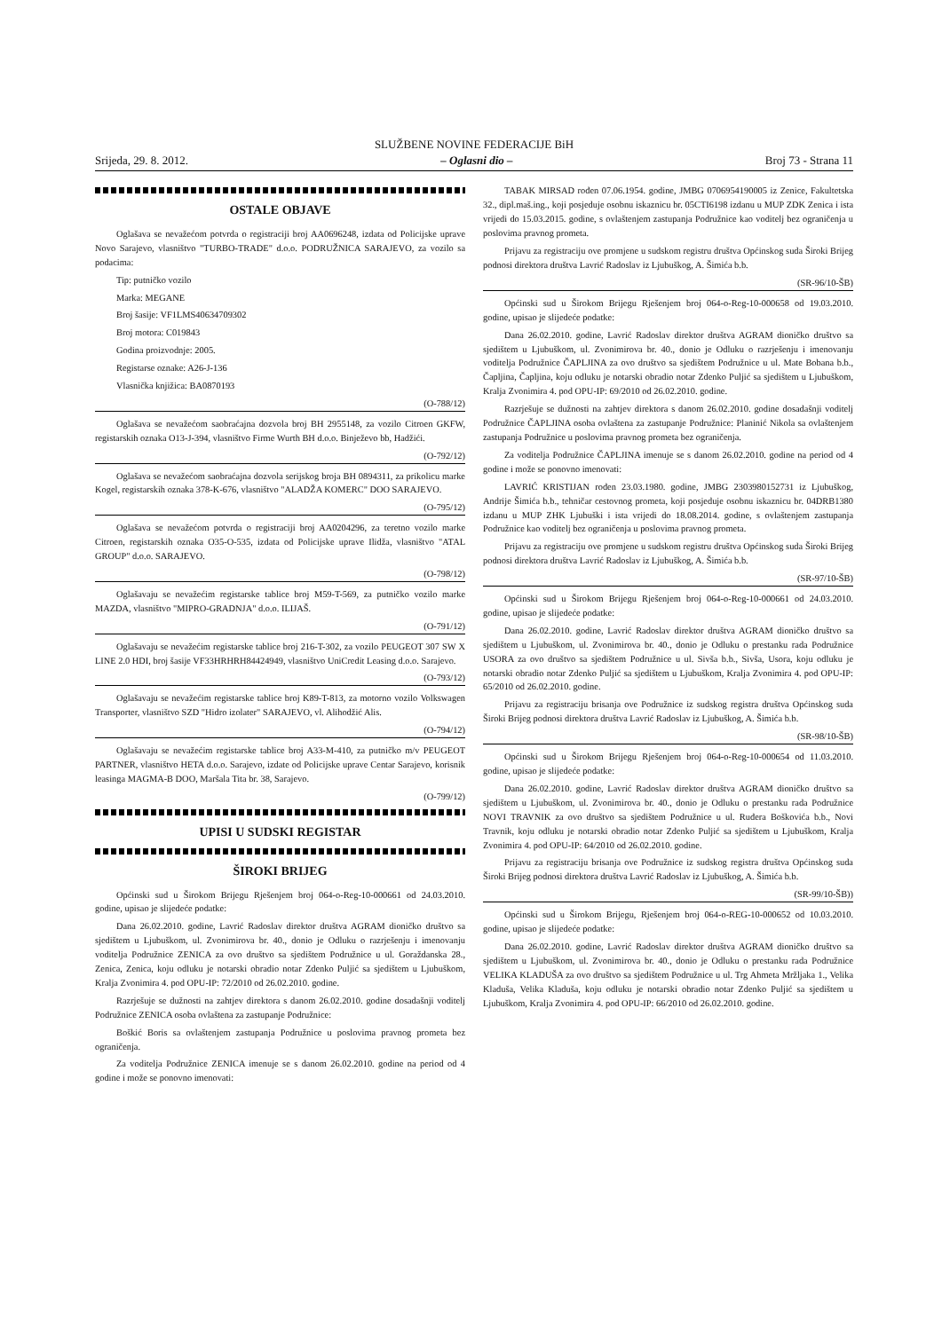SLUŽBENE NOVINE FEDERACIJE BiH
Srijeda, 29. 8. 2012. – Oglasni dio – Broj 73 - Strana 11
OSTALE OBJAVE
Oglašava se nevažećom potvrda o registraciji broj AA0696248, izdata od Policijske uprave Novo Sarajevo, vlasništvo "TURBO-TRADE" d.o.o. PODRUŽNICA SARAJEVO, za vozilo sa podacima:
Tip: putničko vozilo
Marka: MEGANE
Broj šasije: VF1LMS40634709302
Broj motora: C019843
Godina proizvodnje: 2005.
Registarse oznake: A26-J-136
Vlasnička knjižica: BA0870193
(O-788/12)
Oglašava se nevažećom saobraćajna dozvola broj BH 2955148, za vozilo Citroen GKFW, registarskih oznaka O13-J-394, vlasništvo Firme Wurth BH d.o.o. Binježevo bb, Hadžići.
(O-792/12)
Oglašava se nevažećom saobraćajna dozvola serijskog broja BH 0894311, za prikolicu marke Kogel, registarskih oznaka 378-K-676, vlasništvo "ALADŽA KOMERC" DOO SARAJEVO.
(O-795/12)
Oglašava se nevažećom potvrda o registraciji broj AA0204296, za teretno vozilo marke Citroen, registarskih oznaka O35-O-535, izdata od Policijske uprave Ilidža, vlasništvo "ATAL GROUP" d.o.o. SARAJEVO.
(O-798/12)
Oglašavaju se nevažećim registarske tablice broj M59-T-569, za putničko vozilo marke MAZDA, vlasništvo "MIPRO-GRADNJA" d.o.o. ILIJAŠ.
(O-791/12)
Oglašavaju se nevažećim registarske tablice broj 216-T-302, za vozilo PEUGEOT 307 SW X LINE 2.0 HDI, broj šasije VF33HRHRH84424949, vlasništvo UniCredit Leasing d.o.o. Sarajevo.
(O-793/12)
Oglašavaju se nevažećim registarske tablice broj K89-T-813, za motorno vozilo Volkswagen Transporter, vlasništvo SZD "Hidro izolater" SARAJEVO, vl. Alihodžić Alis.
(O-794/12)
Oglašavaju se nevažećim registarske tablice broj A33-M-410, za putničko m/v PEUGEOT PARTNER, vlasništvo HETA d.o.o. Sarajevo, izdate od Policijske uprave Centar Sarajevo, korisnik leasinga MAGMA-B DOO, Maršala Tita br. 38, Sarajevo.
(O-799/12)
UPISI U SUDSKI REGISTAR
ŠIROKI BRIJEG
Općinski sud u Širokom Brijegu Rješenjem broj 064-o-Reg-10-000661 od 24.03.2010. godine, upisao je slijedeće podatke:
Dana 26.02.2010. godine, Lavrić Radoslav direktor društva AGRAM dioničko društvo sa sjedištem u Ljubuškom, ul. Zvonimirova br. 40., donio je Odluku o razrješenju i imenovanju voditelja Podružnice ZENICA za ovo društvo sa sjedištem Podružnice u ul. Goraždanska 28., Zenica, Zenica, koju odluku je notarski obradio notar Zdenko Puljić sa sjedištem u Ljubuškom, Kralja Zvonimira 4. pod OPU-IP: 72/2010 od 26.02.2010. godine.
Razrješuje se dužnosti na zahtjev direktora s danom 26.02.2010. godine dosadašnji voditelj Podružnice ZENICA osoba ovlaštena za zastupanje Podružnice:
Boškić Boris sa ovlaštenjem zastupanja Podružnice u poslovima pravnog prometa bez ograničenja.
Za voditelja Podružnice ZENICA imenuje se s danom 26.02.2010. godine na period od 4 godine i može se ponovno imenovati:
TABAK MIRSAD rođen 07.06.1954. godine, JMBG 0706954190005 iz Zenice, Fakultetska 32., dipl.maš.ing., koji posjeduje osobnu iskaznicu br. 05CTI6198 izdanu u MUP ZDK Zenica i ista vrijedi do 15.03.2015. godine, s ovlaštenjem zastupanja Podružnice kao voditelj bez ograničenja u poslovima pravnog prometa.
Prijavu za registraciju ove promjene u sudskom registru društva Općinskog suda Široki Brijeg podnosi direktora društva Lavrić Radoslav iz Ljubuškog, A. Šimića b.b.
(SR-96/10-ŠB)
Općinski sud u Širokom Brijegu Rješenjem broj 064-o-Reg-10-000658 od 19.03.2010. godine, upisao je slijedeće podatke:
Dana 26.02.2010. godine, Lavrić Radoslav direktor društva AGRAM dioničko društvo sa sjedištem u Ljubuškom, ul. Zvonimirova br. 40., donio je Odluku o razrješenju i imenovanju voditelja Podružnice ČAPLJINA za ovo društvo sa sjedištem Podružnice u ul. Mate Bobana b.b., Čapljina, Čapljina, koju odluku je notarski obradio notar Zdenko Puljić sa sjedištem u Ljubuškom, Kralja Zvonimira 4. pod OPU-IP: 69/2010 od 26.02.2010. godine.
Razrješuje se dužnosti na zahtjev direktora s danom 26.02.2010. godine dosadašnji voditelj Podružnice ČAPLJINA osoba ovlaštena za zastupanje Podružnice: Planinić Nikola sa ovlaštenjem zastupanja Podružnice u poslovima pravnog prometa bez ograničenja.
Za voditelja Podružnice ČAPLJINA imenuje se s danom 26.02.2010. godine na period od 4 godine i može se ponovno imenovati:
LAVRIĆ KRISTIJAN rođen 23.03.1980. godine, JMBG 2303980152731 iz Ljubuškog, Andrije Šimića b.b., tehničar cestovnog prometa, koji posjeduje osobnu iskaznicu br. 04DRB1380 izdanu u MUP ZHK Ljubuški i ista vrijedi do 18.08.2014. godine, s ovlaštenjem zastupanja Podružnice kao voditelj bez ograničenja u poslovima pravnog prometa.
Prijavu za registraciju ove promjene u sudskom registru društva Općinskog suda Široki Brijeg podnosi direktora društva Lavrić Radoslav iz Ljubuškog, A. Šimića b.b.
(SR-97/10-ŠB)
Općinski sud u Širokom Brijegu Rješenjem broj 064-o-Reg-10-000661 od 24.03.2010. godine, upisao je slijedeće podatke:
Dana 26.02.2010. godine, Lavrić Radoslav direktor društva AGRAM dioničko društvo sa sjedištem u Ljubuškom, ul. Zvonimirova br. 40., donio je Odluku o prestanku rada Podružnice USORA za ovo društvo sa sjedištem Podružnice u ul. Sivša b.b., Sivša, Usora, koju odluku je notarski obradio notar Zdenko Puljić sa sjedištem u Ljubuškom, Kralja Zvonimira 4. pod OPU-IP: 65/2010 od 26.02.2010. godine.
Prijavu za registraciju brisanja ove Podružnice iz sudskog registra društva Općinskog suda Široki Brijeg podnosi direktora društva Lavrić Radoslav iz Ljubuškog, A. Šimića b.b.
(SR-98/10-ŠB)
Općinski sud u Širokom Brijegu Rješenjem broj 064-o-Reg-10-000654 od 11.03.2010. godine, upisao je slijedeće podatke:
Dana 26.02.2010. godine, Lavrić Radoslav direktor društva AGRAM dioničko društvo sa sjedištem u Ljubuškom, ul. Zvonimirova br. 40., donio je Odluku o prestanku rada Podružnice NOVI TRAVNIK za ovo društvo sa sjedištem Podružnice u ul. Ruđera Boškovića b.b., Novi Travnik, koju odluku je notarski obradio notar Zdenko Puljić sa sjedištem u Ljubuškom, Kralja Zvonimira 4. pod OPU-IP: 64/2010 od 26.02.2010. godine.
Prijavu za registraciju brisanja ove Podružnice iz sudskog registra društva Općinskog suda Široki Brijeg podnosi direktora društva Lavrić Radoslav iz Ljubuškog, A. Šimića b.b.
(SR-99/10-ŠB))
Općinski sud u Širokom Brijegu, Rješenjem broj 064-o-REG-10-000652 od 10.03.2010. godine, upisao je slijedeće podatke:
Dana 26.02.2010. godine, Lavrić Radoslav direktor društva AGRAM dioničko društvo sa sjedištem u Ljubuškom, ul. Zvonimirova br. 40., donio je Odluku o prestanku rada Podružnice VELIKA KLADUŠA za ovo društvo sa sjedištem Podružnice u ul. Trg Ahmeta Mržljaka 1., Velika Kladuša, Velika Kladuša, koju odluku je notarski obradio notar Zdenko Puljić sa sjedištem u Ljubuškom, Kralja Zvonimira 4. pod OPU-IP: 66/2010 od 26.02.2010. godine.